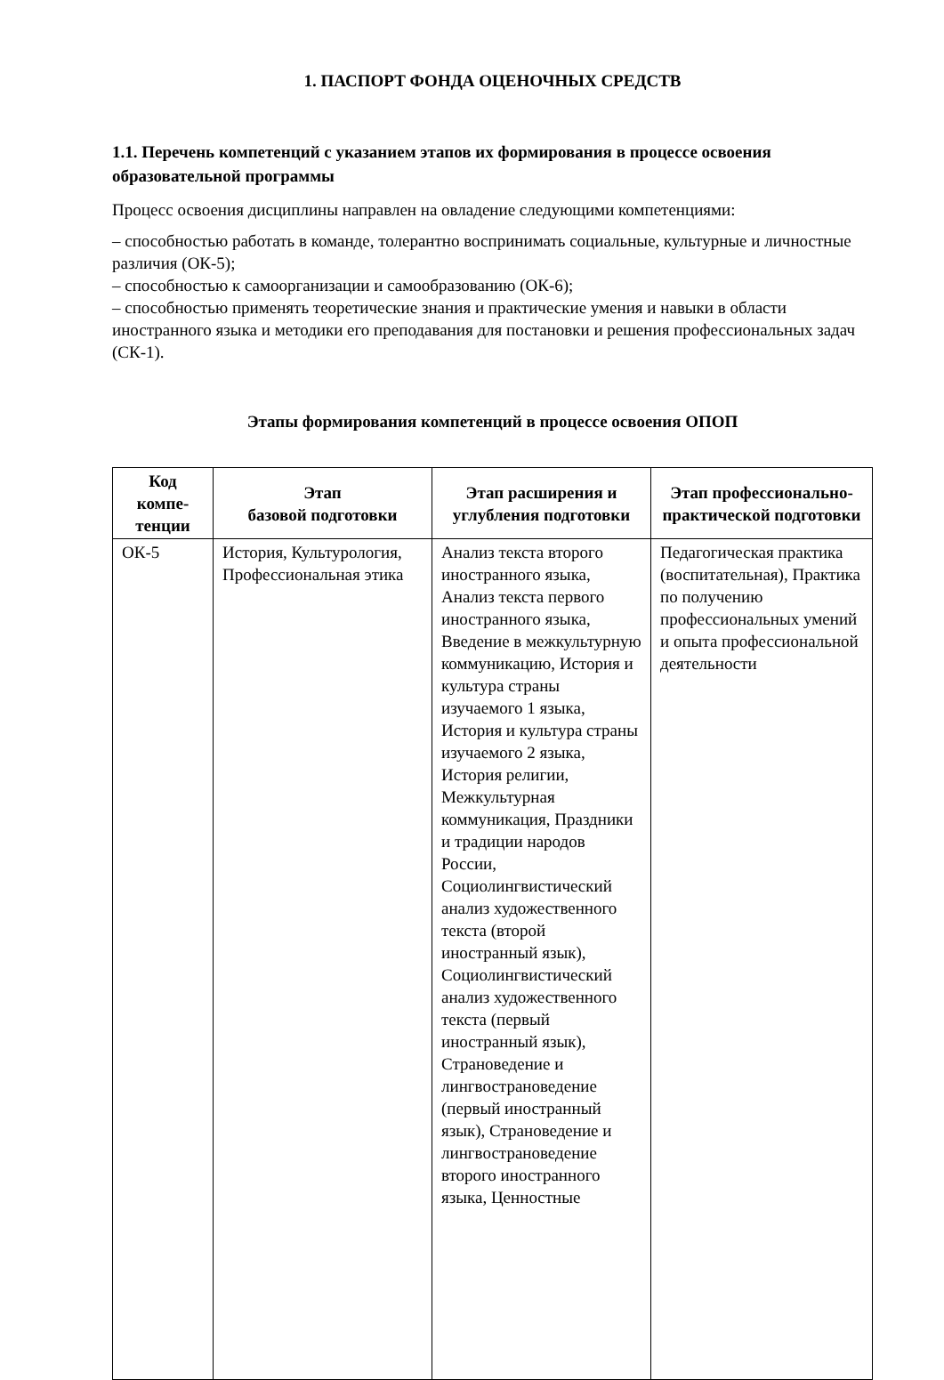1. ПАСПОРТ ФОНДА ОЦЕНОЧНЫХ СРЕДСТВ
1.1. Перечень компетенций с указанием этапов их формирования в процессе освоения образовательной программы
Процесс освоения дисциплины направлен на овладение следующими компетенциями:
– способностью работать в команде, толерантно воспринимать социальные, культурные и личностные различия (ОК-5);
– способностью к самоорганизации и самообразованию (ОК-6);
– способностью применять теоретические знания и практические умения и навыки в области иностранного языка и методики его преподавания для постановки и решения профессиональных задач (СК-1).
Этапы формирования компетенций в процессе освоения ОПОП
| Код компе-тенции | Этап базовой подготовки | Этап расширения и углубления подготовки | Этап профессионально-практической подготовки |
| --- | --- | --- | --- |
| ОК-5 | История, Культурология, Профессиональная этика | Анализ текста второго иностранного языка, Анализ текста первого иностранного языка, Введение в межкультурную коммуникацию, История и культура страны изучаемого 1 языка, История и культура страны изучаемого 2 языка, История религии, Межкультурная коммуникация, Праздники и традиции народов России, Социолингвистический анализ художественного текста (второй иностранный язык), Социолингвистический анализ художественного текста (первый иностранный язык), Страноведение и лингвострановедение (первый иностранный язык), Страноведение и лингвострановедение второго иностранного языка, Ценностные | Педагогическая практика (воспитательная), Практика по получению профессиональных умений и опыта профессиональной деятельности |